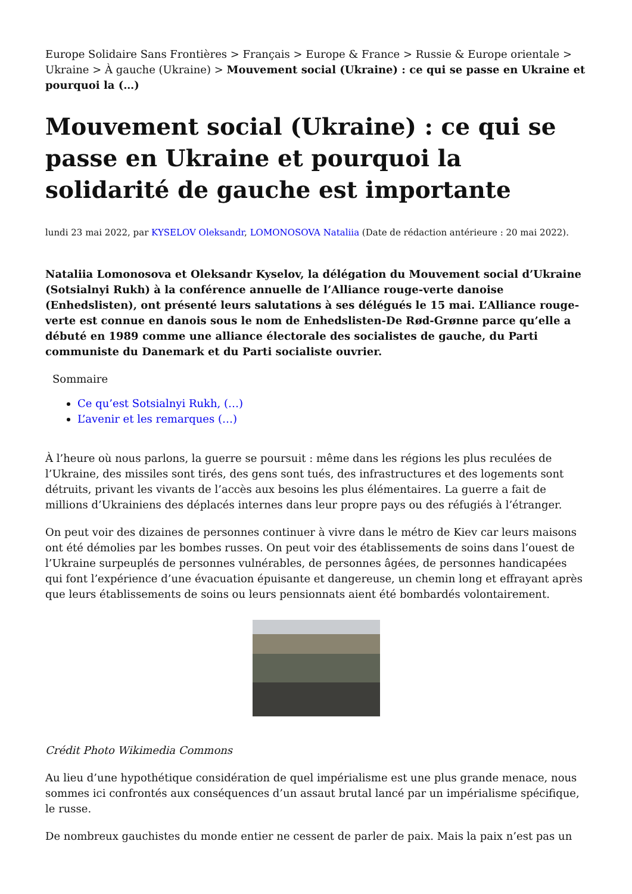Europe Solidaire Sans Frontières > Français > Europe & France > Russie & Europe orientale > Ukraine > À gauche (Ukraine) > Mouvement social (Ukraine) : ce qui se passe en Ukraine et pourquoi la (…)
Mouvement social (Ukraine) : ce qui se passe en Ukraine et pourquoi la solidarité de gauche est importante
lundi 23 mai 2022, par KYSELOV Oleksandr, LOMONOSOVA Nataliia (Date de rédaction antérieure : 20 mai 2022).
Nataliia Lomonosova et Oleksandr Kyselov, la délégation du Mouvement social d’Ukraine (Sotsialnyi Rukh) à la conférence annuelle de l’Alliance rouge-verte danoise (Enhedslisten), ont présenté leurs salutations à ses délégués le 15 mai. L’Alliance rouge-verte est connue en danois sous le nom de Enhedslisten-De Rød-Grønne parce qu’elle a débuté en 1989 comme une alliance électorale des socialistes de gauche, du Parti communiste du Danemark et du Parti socialiste ouvrier.
Sommaire
Ce qu’est Sotsialnyi Rukh, (…)
L’avenir et les remarques (…)
À l’heure où nous parlons, la guerre se poursuit : même dans les régions les plus reculées de l’Ukraine, des missiles sont tirés, des gens sont tués, des infrastructures et des logements sont détruits, privant les vivants de l’accès aux besoins les plus élémentaires. La guerre a fait de millions d’Ukrainiens des déplacés internes dans leur propre pays ou des réfugiés à l’étranger.
On peut voir des dizaines de personnes continuer à vivre dans le métro de Kiev car leurs maisons ont été démolies par les bombes russes. On peut voir des établissements de soins dans l’ouest de l’Ukraine surpeuplés de personnes vulnérables, de personnes âgées, de personnes handicapées qui font l’expérience d’une évacuation épuisante et dangereuse, un chemin long et effrayant après que leurs établissements de soins ou leurs pensionnats aient été bombardés volontairement.
Crédit Photo Wikimedia Commons
Au lieu d’une hypothétique considération de quel impérialisme est une plus grande menace, nous sommes ici confrontés aux conséquences d’un assaut brutal lancé par un impérialisme spécifique, le russe.
De nombreux gauchistes du monde entier ne cessent de parler de paix. Mais la paix n’est pas un